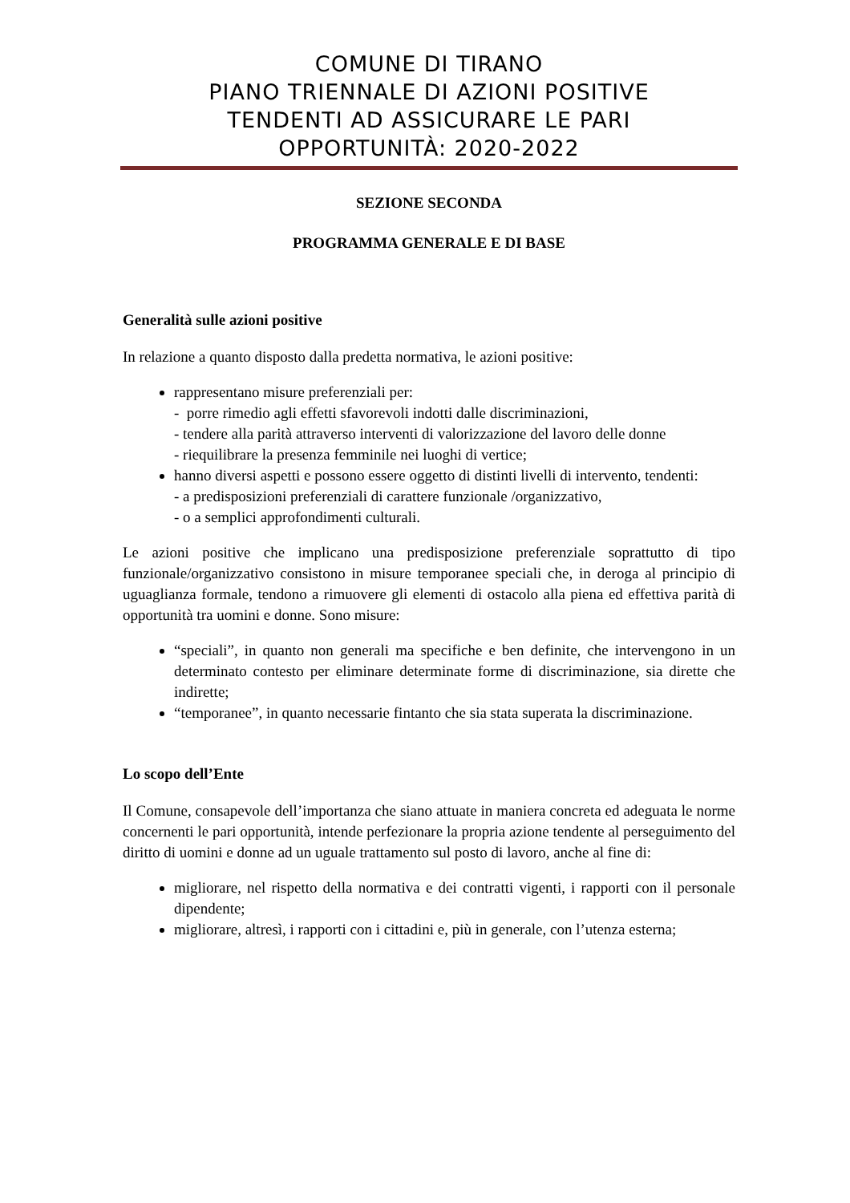COMUNE DI TIRANO
PIANO TRIENNALE DI AZIONI POSITIVE
TENDENTI AD ASSICURARE LE PARI
OPPORTUNITÀ: 2020-2022
SEZIONE SECONDA
PROGRAMMA GENERALE E DI BASE
Generalità sulle azioni positive
In relazione a quanto disposto dalla predetta normativa, le azioni positive:
rappresentano misure preferenziali per:
- porre rimedio agli effetti sfavorevoli indotti dalle discriminazioni,
- tendere alla parità attraverso interventi di valorizzazione del lavoro delle donne
- riequilibrare la presenza femminile nei luoghi di vertice;
hanno diversi aspetti e possono essere oggetto di distinti livelli di intervento, tendenti:
- a predisposizioni preferenziali di carattere funzionale /organizzativo,
- o a semplici approfondimenti culturali.
Le azioni positive che implicano una predisposizione preferenziale soprattutto di tipo funzionale/organizzativo consistono in misure temporanee speciali che, in deroga al principio di uguaglianza formale, tendono a rimuovere gli elementi di ostacolo alla piena ed effettiva parità di opportunità tra uomini e donne. Sono misure:
“speciali”, in quanto non generali ma specifiche e ben definite, che intervengono in un determinato contesto per eliminare determinate forme di discriminazione, sia dirette che indirette;
“temporanee”, in quanto necessarie fintanto che sia stata superata la discriminazione.
Lo scopo dell’Ente
Il Comune, consapevole dell’importanza che siano attuate in maniera concreta ed adeguata le norme concernenti le pari opportunità, intende perfezionare la propria azione tendente al perseguimento del diritto di uomini e donne ad un uguale trattamento sul posto di lavoro, anche al fine di:
migliorare, nel rispetto della normativa e dei contratti vigenti, i rapporti con il personale dipendente;
migliorare, altresì, i rapporti con i cittadini e, più in generale, con l’utenza esterna;